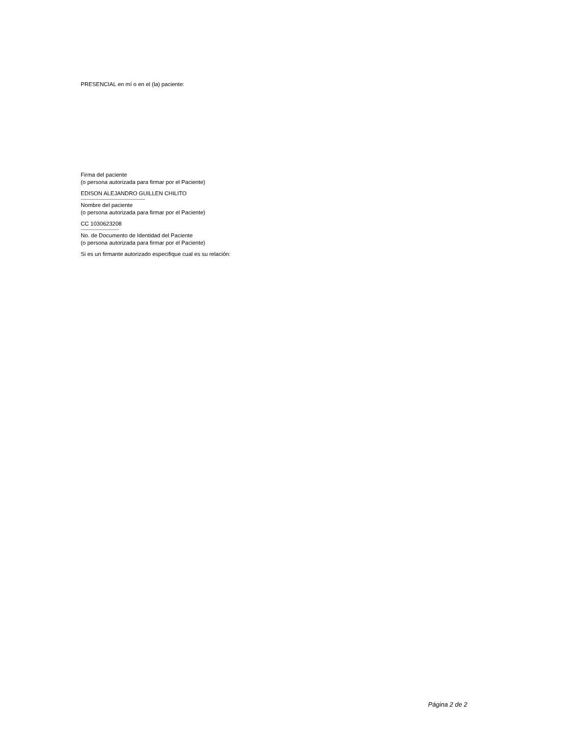PRESENCIAL en mí o en el (la) paciente:
Firma del paciente
(o persona autorizada para firmar por el Paciente)
EDISON ALEJANDRO GUILLEN CHILITO
--------------------------------------------
Nombre del paciente
(o persona autorizada para firmar por el Paciente)
CC 1030623208
--------------------------
No. de Documento de Identidad del Paciente
(o persona autorizada para firmar por el Paciente)
Si es un firmante autorizado especifique cual es su relación:
Página 2 de 2